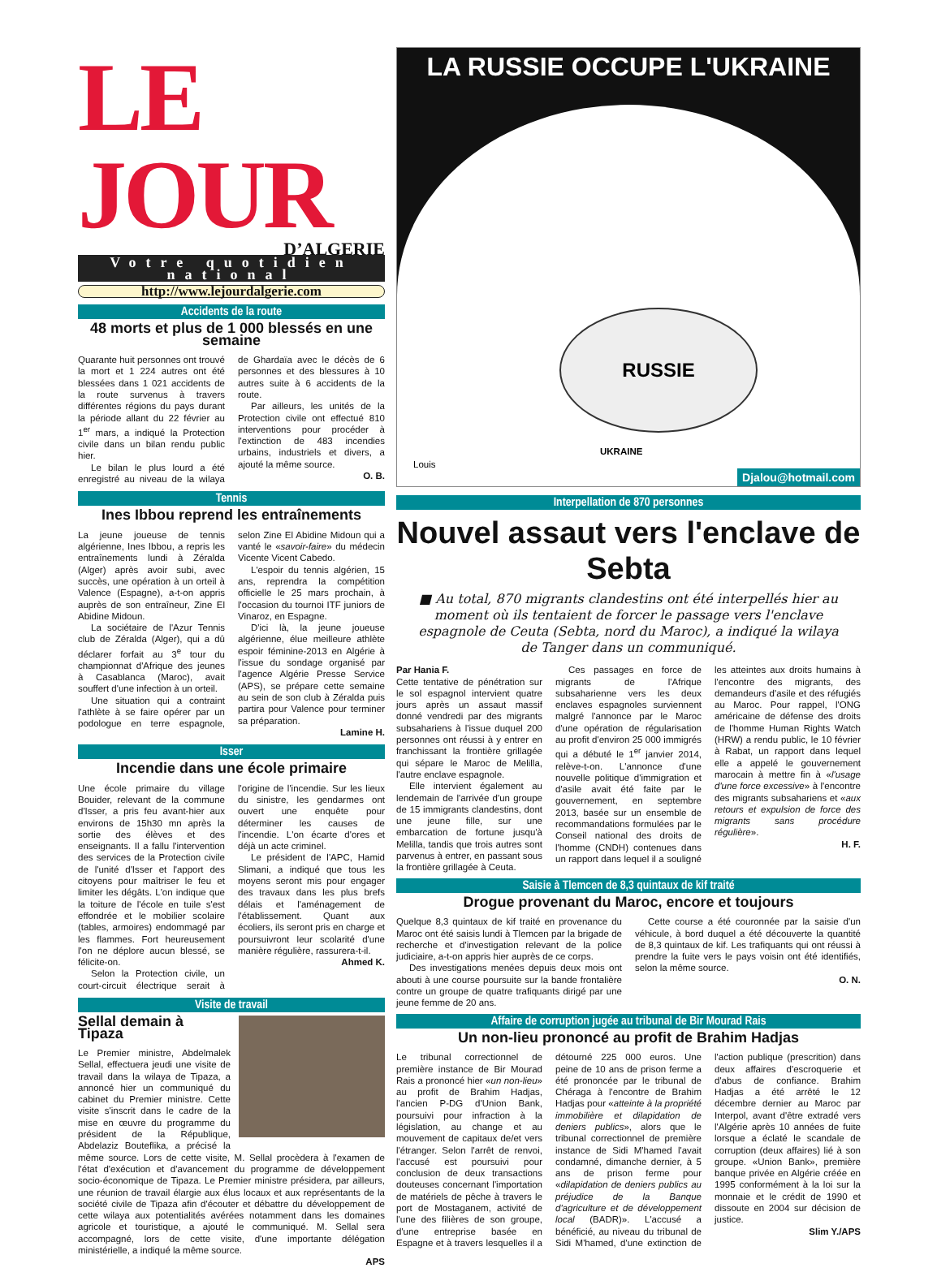LE JOUR
D’ALGERIE
Votre quotidien national
http://www.lejourdalgerie.com
Accidents de la route
48 morts et plus de 1 000 blessés en une semaine
Quarante huit personnes ont trouvé la mort et 1 224 autres ont été blessées dans 1 021 accidents de la route survenus à travers différentes régions du pays durant la période allant du 22 février au 1<sup>er</sup> mars, a indiqué la Protection civile dans un bilan rendu public hier.
Le bilan le plus lourd a été enregistré au niveau de la wilaya de Ghardaïa avec le décès de 6 personnes et des blessures à 10 autres suite à 6 accidents de la route.
Par ailleurs, les unités de la Protection civile ont effectué 810 interventions pour procéder à l'extinction de 483 incendies urbains, industriels et divers, a ajouté la même source.
O. B.
Tennis
Ines Ibbou reprend les entraînements
La jeune joueuse de tennis algérienne, Ines Ibbou, a repris les entraînements lundi à Zéralda (Alger) après avoir subi, avec succès, une opération à un orteil à Valence (Espagne), a-t-on appris auprès de son entraîneur, Zine El Abidine Midoun.
La sociétaire de l'Azur Tennis club de Zéralda (Alger), qui a dû déclarer forfait au 3<sup>e</sup> tour du championnat d'Afrique des jeunes à Casablanca (Maroc), avait souffert d'une infection à un orteil.
Une situation qui a contraint l'athlète à se faire opérer par un podologue en terre espagnole, selon Zine El Abidine Midoun qui a vanté le «savoir-faire» du médecin Vicente Vicent Cabedo.
L'espoir du tennis algérien, 15 ans, reprendra la compétition officielle le 25 mars prochain, à l'occasion du tournoi ITF juniors de Vinaroz, en Espagne.
D'ici là, la jeune joueuse algérienne, élue meilleure athlète espoir féminine-2013 en Algérie à l'issue du sondage organisé par l'agence Algérie Presse Service (APS), se prépare cette semaine au sein de son club à Zéralda puis partira pour Valence pour terminer sa préparation.
Lamine H.
Isser
Incendie dans une école primaire
Une école primaire du village Bouider, relevant de la commune d'Isser, a pris feu avant-hier aux environs de 15h30 mn après la sortie des élèves et des enseignants. Il a fallu l'intervention des services de la Protection civile de l'unité d'Isser et l'apport des citoyens pour maîtriser le feu et limiter les dégâts. L'on indique que la toiture de l'école en tuile s'est effondrée et le mobilier scolaire (tables, armoires) endommagé par les flammes. Fort heureusement l'on ne déplore aucun blessé, se félicite-on.
Selon la Protection civile, un court-circuit électrique serait à l'origine de l'incendie. Sur les lieux du sinistre, les gendarmes ont ouvert une enquête pour déterminer les causes de l'incendie. L'on écarte d'ores et déjà un acte criminel.
Le président de l'APC, Hamid Slimani, a indiqué que tous les moyens seront mis pour engager des travaux dans les plus brefs délais et l'aménagement de l'établissement. Quant aux écoliers, ils seront pris en charge et poursuivront leur scolarité d'une manière régulière, rassurera-t-il.
Ahmed K.
Visite de travail
Sellal demain à Tipaza
Le Premier ministre, Abdelmalek Sellal, effectuera jeudi une visite de travail dans la wilaya de Tipaza, a annoncé hier un communiqué du cabinet du Premier ministre. Cette visite s'inscrit dans le cadre de la mise en œuvre du programme du président de la République, Abdelaziz Bouteflika, a précisé la même source. Lors de cette visite, M. Sellal procèdera à l'examen de l'état d'exécution et d'avancement du programme de développement socio-économique de Tipaza. Le Premier ministre présidera, par ailleurs, une réunion de travail élargie aux élus locaux et aux représentants de la société civile de Tipaza afin d'écouter et débattre du développement de cette wilaya aux potentialités avérées notamment dans les domaines agricole et touristique, a ajouté le communiqué. M. Sellal sera accompagné, lors de cette visite, d'une importante délégation ministérielle, a indiqué la même source.
APS
LA RUSSIE OCCUPE L'UKRAINE
RUSSIE
UKRAINE
Louis
Djalou@hotmail.com
Interpellation de 870 personnes
Nouvel assaut vers l'enclave de Sebta
■ Au total, 870 migrants clandestins ont été interpellés hier au moment où ils tentaient de forcer le passage vers l'enclave espagnole de Ceuta (Sebta, nord du Maroc), a indiqué la wilaya de Tanger dans un communiqué.
Par Hania F.
Cette tentative de pénétration sur le sol espagnol intervient quatre jours après un assaut massif donné vendredi par des migrants subsahariens à l'issue duquel 200 personnes ont réussi à y entrer en franchissant la frontière grillagée qui sépare le Maroc de Melilla, l'autre enclave espagnole.
Elle intervient également au lendemain de l'arrivée d'un groupe de 15 immigrants clandestins, dont une jeune fille, sur une embarcation de fortune jusqu'à Melilla, tandis que trois autres sont parvenus à entrer, en passant sous la frontière grillagée à Ceuta.
Ces passages en force de migrants de l'Afrique subsaharienne vers les deux enclaves espagnoles surviennent malgré l'annonce par le Maroc d'une opération de régularisation au profit d'environ 25 000 immigrés qui a débuté le 1<sup>er</sup> janvier 2014, relève-t-on. L'annonce d'une nouvelle politique d'immigration et d'asile avait été faite par le gouvernement, en septembre 2013, basée sur un ensemble de recommandations formulées par le Conseil national des droits de l'homme (CNDH) contenues dans un rapport dans lequel il a souligné les atteintes aux droits humains à l'encontre des migrants, des demandeurs d'asile et des réfugiés au Maroc. Pour rappel, l'ONG américaine de défense des droits de l'homme Human Rights Watch (HRW) a rendu public, le 10 février à Rabat, un rapport dans lequel elle a appelé le gouvernement marocain à mettre fin à «l'usage d'une force excessive» à l'encontre des migrants subsahariens et «aux retours et expulsion de force des migrants sans procédure régulière».
H. F.
Saisie à Tlemcen de 8,3 quintaux de kif traité
Drogue provenant du Maroc, encore et toujours
Quelque 8,3 quintaux de kif traité en provenance du Maroc ont été saisis lundi à Tlemcen par la brigade de recherche et d'investigation relevant de la police judiciaire, a-t-on appris hier auprès de ce corps.
Des investigations menées depuis deux mois ont abouti à une course poursuite sur la bande frontalière contre un groupe de quatre trafiquants dirigé par une jeune femme de 20 ans.
Cette course a été couronnée par la saisie d'un véhicule, à bord duquel a été découverte la quantité de 8,3 quintaux de kif. Les trafiquants qui ont réussi à prendre la fuite vers le pays voisin ont été identifiés, selon la même source.
O. N.
Affaire de corruption jugée au tribunal de Bir Mourad Rais
Un non-lieu prononcé au profit de Brahim Hadjas
Le tribunal correctionnel de première instance de Bir Mourad Rais a prononcé hier «un non-lieu» au profit de Brahim Hadjas, l'ancien P-DG d'Union Bank, poursuivi pour infraction à la législation, au change et au mouvement de capitaux de/et vers l'étranger. Selon l'arrêt de renvoi, l'accusé est poursuivi pour conclusion de deux transactions douteuses concernant l'importation de matériels de pêche à travers le port de Mostaganem, activité de l'une des filières de son groupe, d'une entreprise basée en Espagne et à travers lesquelles il a détourné 225 000 euros. Une peine de 10 ans de prison ferme a été prononcée par le tribunal de Chéraga à l'encontre de Brahim Hadjas pour «atteinte à la propriété immobilière et dilapidation de deniers publics», alors que le tribunal correctionnel de première instance de Sidi M'hamed l'avait condamné, dimanche dernier, à 5 ans de prison ferme pour «dilapidation de deniers publics au préjudice de la Banque d'agriculture et de développement local (BADR)». L'accusé a bénéficié, au niveau du tribunal de Sidi M'hamed, d'une extinction de l'action publique (prescrition) dans deux affaires d'escroquerie et d'abus de confiance. Brahim Hadjas a été arrêté le 12 décembre dernier au Maroc par Interpol, avant d'être extradé vers l'Algérie après 10 années de fuite lorsque a éclaté le scandale de corruption (deux affaires) lié à son groupe. «Union Bank», première banque privée en Algérie créée en 1995 conformément à la loi sur la monnaie et le crédit de 1990 et dissoute en 2004 sur décision de justice.
Slim Y./APS